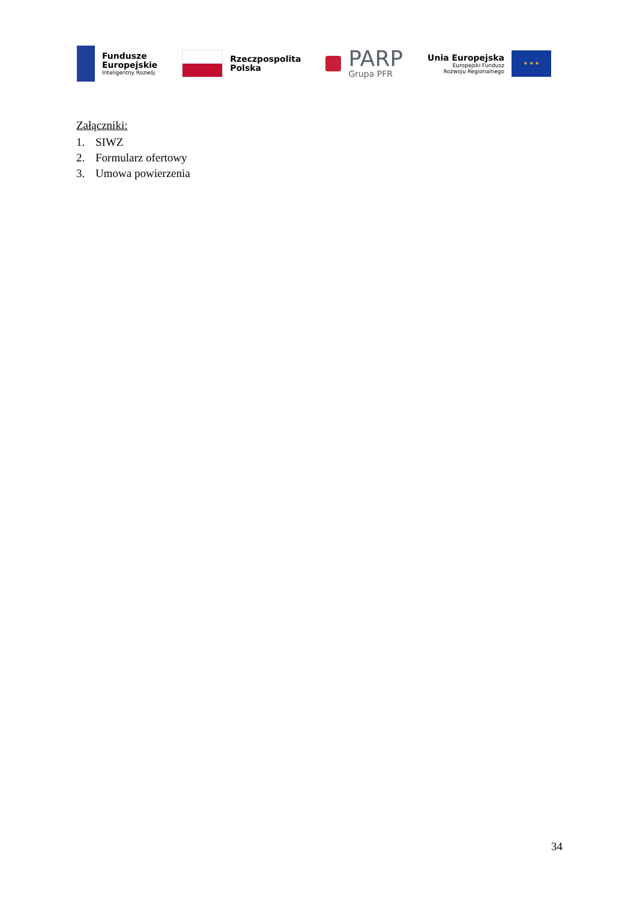Fundusze
Europejskie
Inteligentny Rozwój
Rzeczpospolita
Polska
PARP
Grupa PFR
Unia Europejska
Europejski Fundusz
Rozwoju Regionalnego
★ ★ ★
Załączniki:
1. SIWZ
2. Formularz ofertowy
3. Umowa powierzenia
34